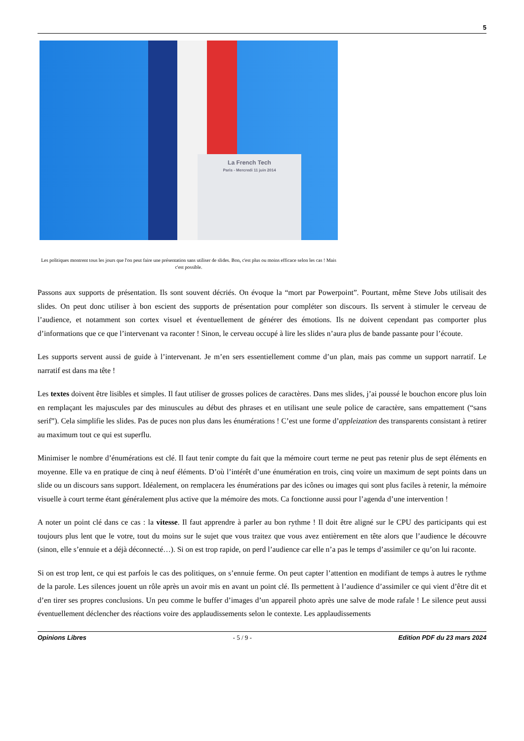5
La French Tech
Paris - Mercredi 11 juin 2014
Les politiques montrent tous les jours que l'on peut faire une présentation sans utiliser de slides. Bon, c'est plus ou moins efficace selon les cas ! Mais c'est possible.
Passons aux supports de présentation. Ils sont souvent décriés. On évoque la “mort par Powerpoint”. Pourtant, même Steve Jobs utilisait des slides. On peut donc utiliser à bon escient des supports de présentation pour compléter son discours. Ils servent à stimuler le cerveau de l’audience, et notamment son cortex visuel et éventuellement de générer des émotions. Ils ne doivent cependant pas comporter plus d’informations que ce que l’intervenant va raconter ! Sinon, le cerveau occupé à lire les slides n’aura plus de bande passante pour l’écoute.
Les supports servent aussi de guide à l’intervenant. Je m’en sers essentiellement comme d’un plan, mais pas comme un support narratif. Le narratif est dans ma tête !
Les textes doivent être lisibles et simples. Il faut utiliser de grosses polices de caractères. Dans mes slides, j’ai poussé le bouchon encore plus loin en remplaçant les majuscules par des minuscules au début des phrases et en utilisant une seule police de caractère, sans empattement (“sans serif”). Cela simplifie les slides. Pas de puces non plus dans les énumérations ! C’est une forme d’appleization des transparents consistant à retirer au maximum tout ce qui est superflu.
Minimiser le nombre d’énumérations est clé. Il faut tenir compte du fait que la mémoire court terme ne peut pas retenir plus de sept éléments en moyenne. Elle va en pratique de cinq à neuf éléments. D’où l’intérêt d’une énumération en trois, cinq voire un maximum de sept points dans un slide ou un discours sans support. Idéalement, on remplacera les énumérations par des icônes ou images qui sont plus faciles à retenir, la mémoire visuelle à court terme étant généralement plus active que la mémoire des mots. Ca fonctionne aussi pour l’agenda d’une intervention !
A noter un point clé dans ce cas : la vitesse. Il faut apprendre à parler au bon rythme ! Il doit être aligné sur le CPU des participants qui est toujours plus lent que le votre, tout du moins sur le sujet que vous traitez que vous avez entièrement en tête alors que l’audience le découvre (sinon, elle s’ennuie et a déjà déconnecté…). Si on est trop rapide, on perd l’audience car elle n’a pas le temps d’assimiler ce qu’on lui raconte.
Si on est trop lent, ce qui est parfois le cas des politiques, on s’ennuie ferme. On peut capter l’attention en modifiant de temps à autres le rythme de la parole. Les silences jouent un rôle après un avoir mis en avant un point clé. Ils permettent à l’audience d’assimiler ce qui vient d’être dit et d’en tirer ses propres conclusions. Un peu comme le buffer d’images d’un appareil photo après une salve de mode rafale ! Le silence peut aussi éventuellement déclencher des réactions voire des applaudissements selon le contexte. Les applaudissements
Opinions Libres - 5 / 9 - Edition PDF du 23 mars 2024